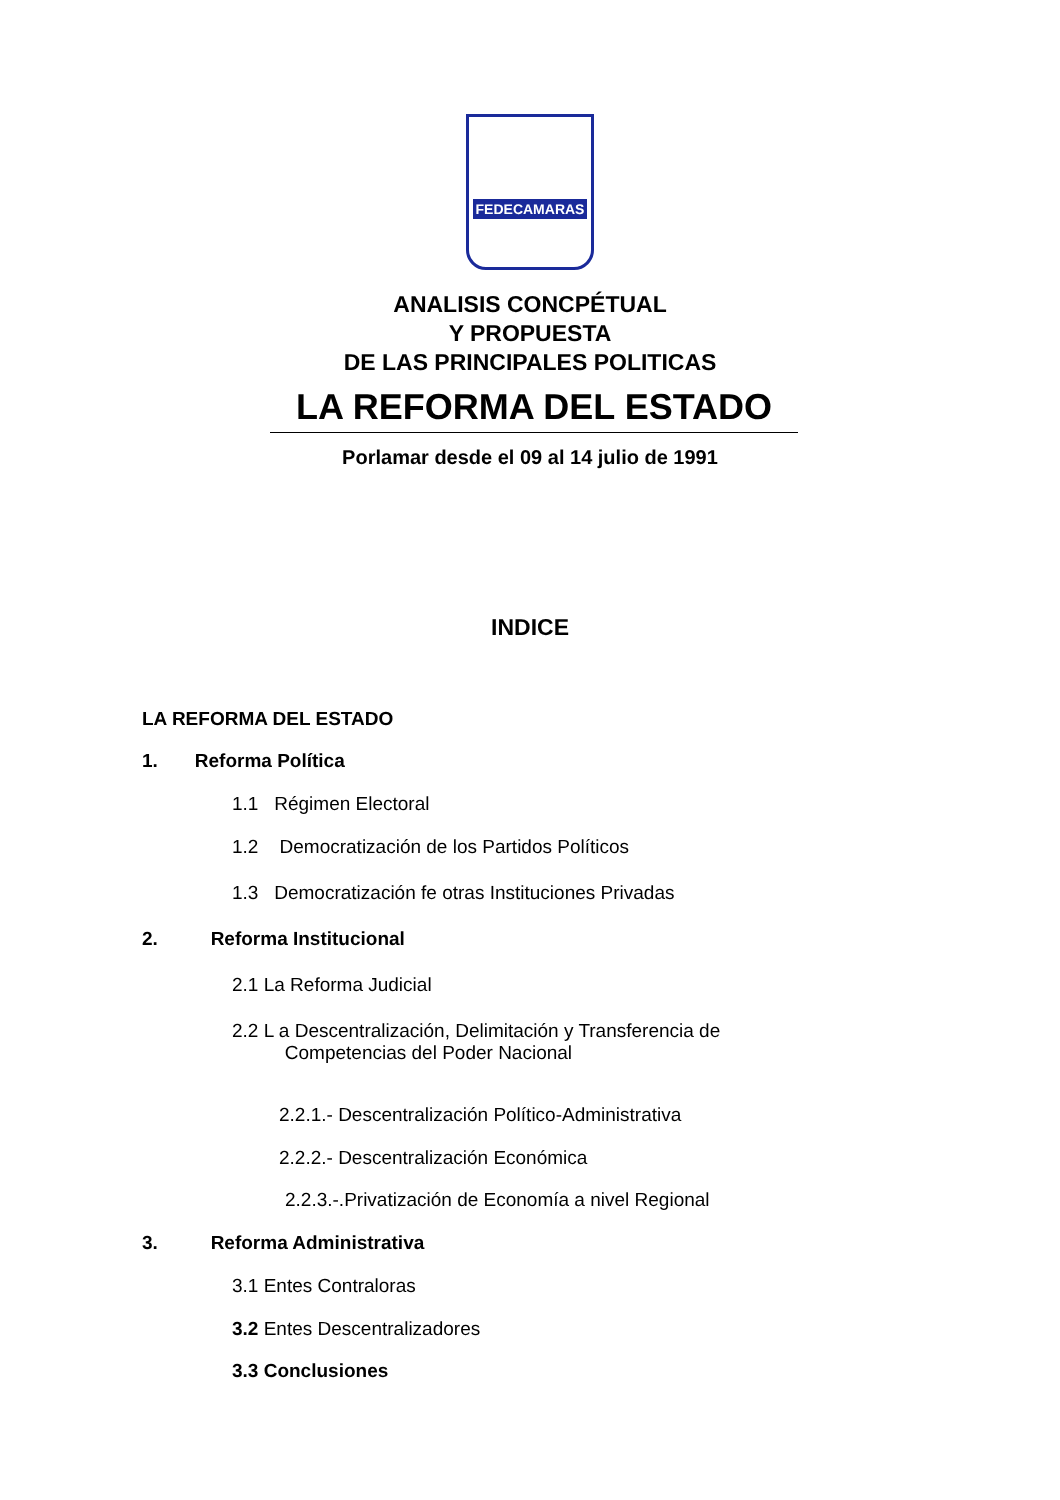FEDECAMARAS
ANALISIS CONCPÉTUAL
Y PROPUESTA
DE LAS PRINCIPALES POLITICAS
LA REFORMA DEL ESTADO
Porlamar desde el 09 al 14 julio de 1991
INDICE
LA REFORMA DEL ESTADO
1. Reforma Política
1.1 Régimen Electoral
1.2 Democratización de los Partidos Políticos
1.3 Democratización fe otras Instituciones Privadas
2. Reforma Institucional
2.1 La Reforma Judicial
2.2 L a Descentralización, Delimitación y Transferencia de
Competencias del Poder Nacional
2.2.1.- Descentralización Político-Administrativa
2.2.2.- Descentralización Económica
2.2.3.-.Privatización de Economía a nivel Regional
3. Reforma Administrativa
3.1 Entes Contraloras
3.2 Entes Descentralizadores
3.3 Conclusiones